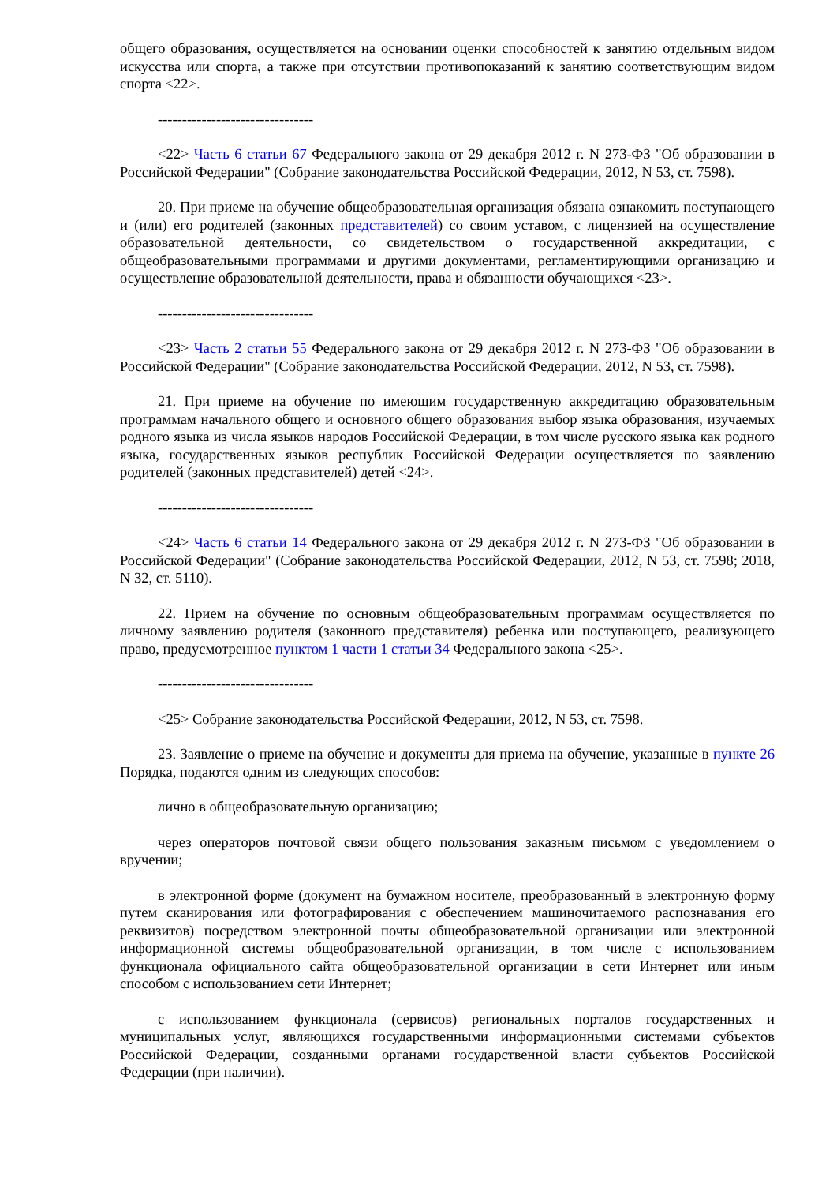общего образования, осуществляется на основании оценки способностей к занятию отдельным видом искусства или спорта, а также при отсутствии противопоказаний к занятию соответствующим видом спорта <22>.
--------------------------------
<22> Часть 6 статьи 67 Федерального закона от 29 декабря 2012 г. N 273-ФЗ "Об образовании в Российской Федерации" (Собрание законодательства Российской Федерации, 2012, N 53, ст. 7598).
20. При приеме на обучение общеобразовательная организация обязана ознакомить поступающего и (или) его родителей (законных представителей) со своим уставом, с лицензией на осуществление образовательной деятельности, со свидетельством о государственной аккредитации, с общеобразовательными программами и другими документами, регламентирующими организацию и осуществление образовательной деятельности, права и обязанности обучающихся <23>.
--------------------------------
<23> Часть 2 статьи 55 Федерального закона от 29 декабря 2012 г. N 273-ФЗ "Об образовании в Российской Федерации" (Собрание законодательства Российской Федерации, 2012, N 53, ст. 7598).
21. При приеме на обучение по имеющим государственную аккредитацию образовательным программам начального общего и основного общего образования выбор языка образования, изучаемых родного языка из числа языков народов Российской Федерации, в том числе русского языка как родного языка, государственных языков республик Российской Федерации осуществляется по заявлению родителей (законных представителей) детей <24>.
--------------------------------
<24> Часть 6 статьи 14 Федерального закона от 29 декабря 2012 г. N 273-ФЗ "Об образовании в Российской Федерации" (Собрание законодательства Российской Федерации, 2012, N 53, ст. 7598; 2018, N 32, ст. 5110).
22. Прием на обучение по основным общеобразовательным программам осуществляется по личному заявлению родителя (законного представителя) ребенка или поступающего, реализующего право, предусмотренное пунктом 1 части 1 статьи 34 Федерального закона <25>.
--------------------------------
<25> Собрание законодательства Российской Федерации, 2012, N 53, ст. 7598.
23. Заявление о приеме на обучение и документы для приема на обучение, указанные в пункте 26 Порядка, подаются одним из следующих способов:
лично в общеобразовательную организацию;
через операторов почтовой связи общего пользования заказным письмом с уведомлением о вручении;
в электронной форме (документ на бумажном носителе, преобразованный в электронную форму путем сканирования или фотографирования с обеспечением машиночитаемого распознавания его реквизитов) посредством электронной почты общеобразовательной организации или электронной информационной системы общеобразовательной организации, в том числе с использованием функционала официального сайта общеобразовательной организации в сети Интернет или иным способом с использованием сети Интернет;
с использованием функционала (сервисов) региональных порталов государственных и муниципальных услуг, являющихся государственными информационными системами субъектов Российской Федерации, созданными органами государственной власти субъектов Российской Федерации (при наличии).